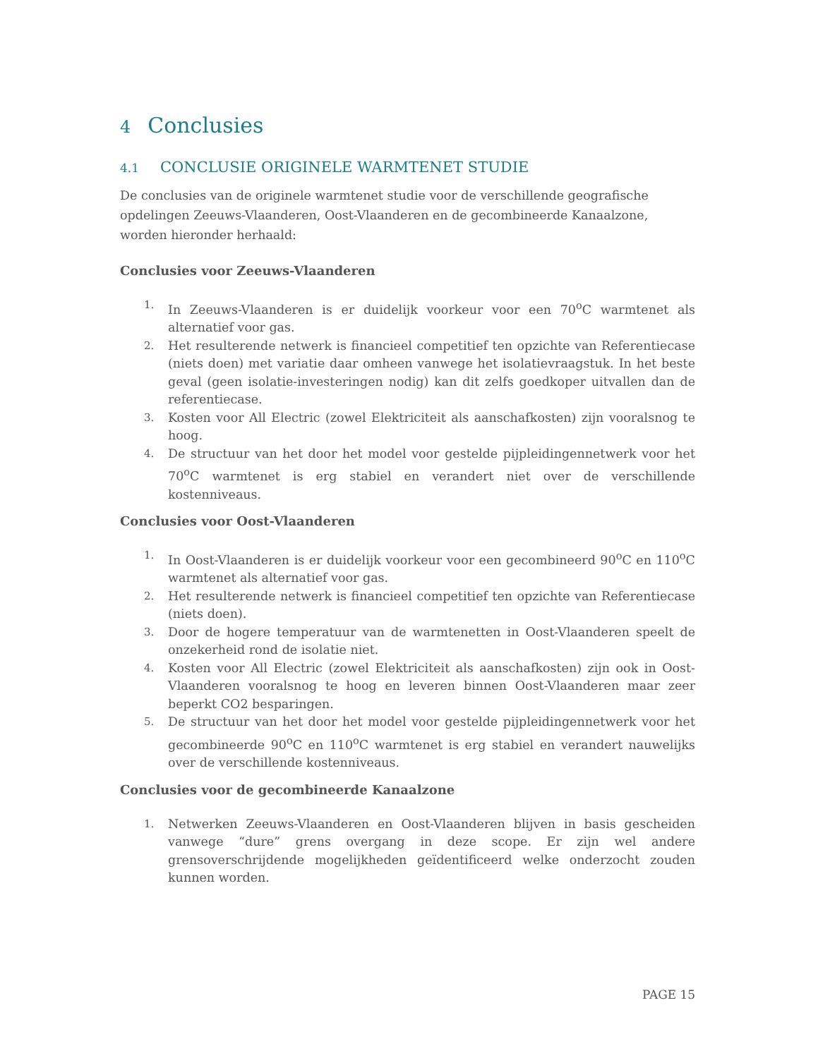4 Conclusies
4.1 CONCLUSIE ORIGINELE WARMTENET STUDIE
De conclusies van de originele warmtenet studie voor de verschillende geografische opdelingen Zeeuws-Vlaanderen, Oost-Vlaanderen en de gecombineerde Kanaalzone, worden hieronder herhaald:
Conclusies voor Zeeuws-Vlaanderen
1. In Zeeuws-Vlaanderen is er duidelijk voorkeur voor een 70<sup>o</sup>C warmtenet als alternatief voor gas.
2. Het resulterende netwerk is financieel competitief ten opzichte van Referentiecase (niets doen) met variatie daar omheen vanwege het isolatievraagstuk. In het beste geval (geen isolatie-investeringen nodig) kan dit zelfs goedkoper uitvallen dan de referentiecase.
3. Kosten voor All Electric (zowel Elektriciteit als aanschafkosten) zijn vooralsnog te hoog.
4. De structuur van het door het model voor gestelde pijpleidingennetwerk voor het 70<sup>o</sup>C warmtenet is erg stabiel en verandert niet over de verschillende kostenniveaus.
Conclusies voor Oost-Vlaanderen
1. In Oost-Vlaanderen is er duidelijk voorkeur voor een gecombineerd 90<sup>o</sup>C en 110<sup>o</sup>C warmtenet als alternatief voor gas.
2. Het resulterende netwerk is financieel competitief ten opzichte van Referentiecase (niets doen).
3. Door de hogere temperatuur van de warmtenetten in Oost-Vlaanderen speelt de onzekerheid rond de isolatie niet.
4. Kosten voor All Electric (zowel Elektriciteit als aanschafkosten) zijn ook in Oost-Vlaanderen vooralsnog te hoog en leveren binnen Oost-Vlaanderen maar zeer beperkt CO2 besparingen.
5. De structuur van het door het model voor gestelde pijpleidingennetwerk voor het gecombineerde 90<sup>o</sup>C en 110<sup>o</sup>C warmtenet is erg stabiel en verandert nauwelijks over de verschillende kostenniveaus.
Conclusies voor de gecombineerde Kanaalzone
1. Netwerken Zeeuws-Vlaanderen en Oost-Vlaanderen blijven in basis gescheiden vanwege “dure” grens overgang in deze scope. Er zijn wel andere grensoverschrijdende mogelijkheden geïdentificeerd welke onderzocht zouden kunnen worden.
PAGE 15